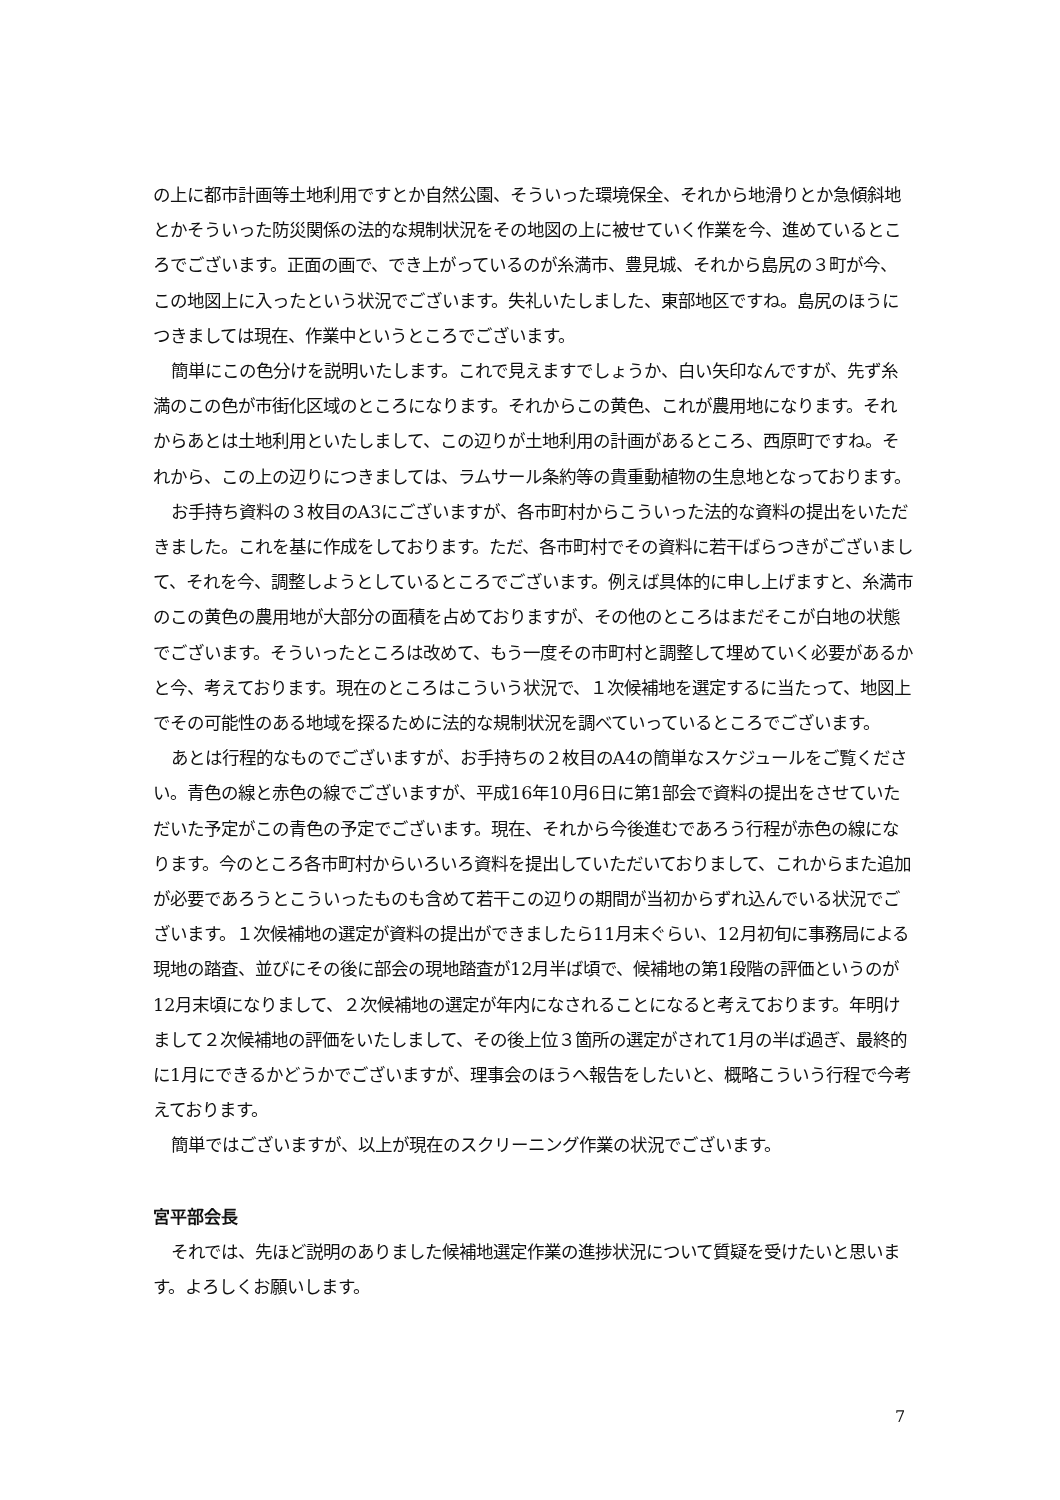の上に都市計画等土地利用ですとか自然公園、そういった環境保全、それから地滑りとか急傾斜地とかそういった防災関係の法的な規制状況をその地図の上に被せていく作業を今、進めているところでございます。正面の画で、でき上がっているのが糸満市、豊見城、それから島尻の３町が今、この地図上に入ったという状況でございます。失礼いたしました、東部地区ですね。島尻のほうにつきましては現在、作業中というところでございます。
簡単にこの色分けを説明いたします。これで見えますでしょうか、白い矢印なんですが、先ず糸満のこの色が市街化区域のところになります。それからこの黄色、これが農用地になります。それからあとは土地利用といたしまして、この辺りが土地利用の計画があるところ、西原町ですね。それから、この上の辺りにつきましては、ラムサール条約等の貴重動植物の生息地となっております。
お手持ち資料の３枚目のA3にございますが、各市町村からこういった法的な資料の提出をいただきました。これを基に作成をしております。ただ、各市町村でその資料に若干ばらつきがございまして、それを今、調整しようとしているところでございます。例えば具体的に申し上げますと、糸満市のこの黄色の農用地が大部分の面積を占めておりますが、その他のところはまだそこが白地の状態でございます。そういったところは改めて、もう一度その市町村と調整して埋めていく必要があるかと今、考えております。現在のところはこういう状況で、１次候補地を選定するに当たって、地図上でその可能性のある地域を探るために法的な規制状況を調べていっているところでございます。
あとは行程的なものでございますが、お手持ちの２枚目のA4の簡単なスケジュールをご覧ください。青色の線と赤色の線でございますが、平成16年10月6日に第1部会で資料の提出をさせていただいた予定がこの青色の予定でございます。現在、それから今後進むであろう行程が赤色の線になります。今のところ各市町村からいろいろ資料を提出していただいておりまして、これからまた追加が必要であろうとこういったものも含めて若干この辺りの期間が当初からずれ込んでいる状況でございます。１次候補地の選定が資料の提出ができましたら11月末ぐらい、12月初旬に事務局による現地の踏査、並びにその後に部会の現地踏査が12月半ば頃で、候補地の第1段階の評価というのが12月末頃になりまして、２次候補地の選定が年内になされることになると考えております。年明けまして２次候補地の評価をいたしまして、その後上位３箇所の選定がされて1月の半ば過ぎ、最終的に1月にできるかどうかでございますが、理事会のほうへ報告をしたいと、概略こういう行程で今考えております。
簡単ではございますが、以上が現在のスクリーニング作業の状況でございます。
宮平部会長
それでは、先ほど説明のありました候補地選定作業の進捗状況について質疑を受けたいと思います。よろしくお願いします。
7